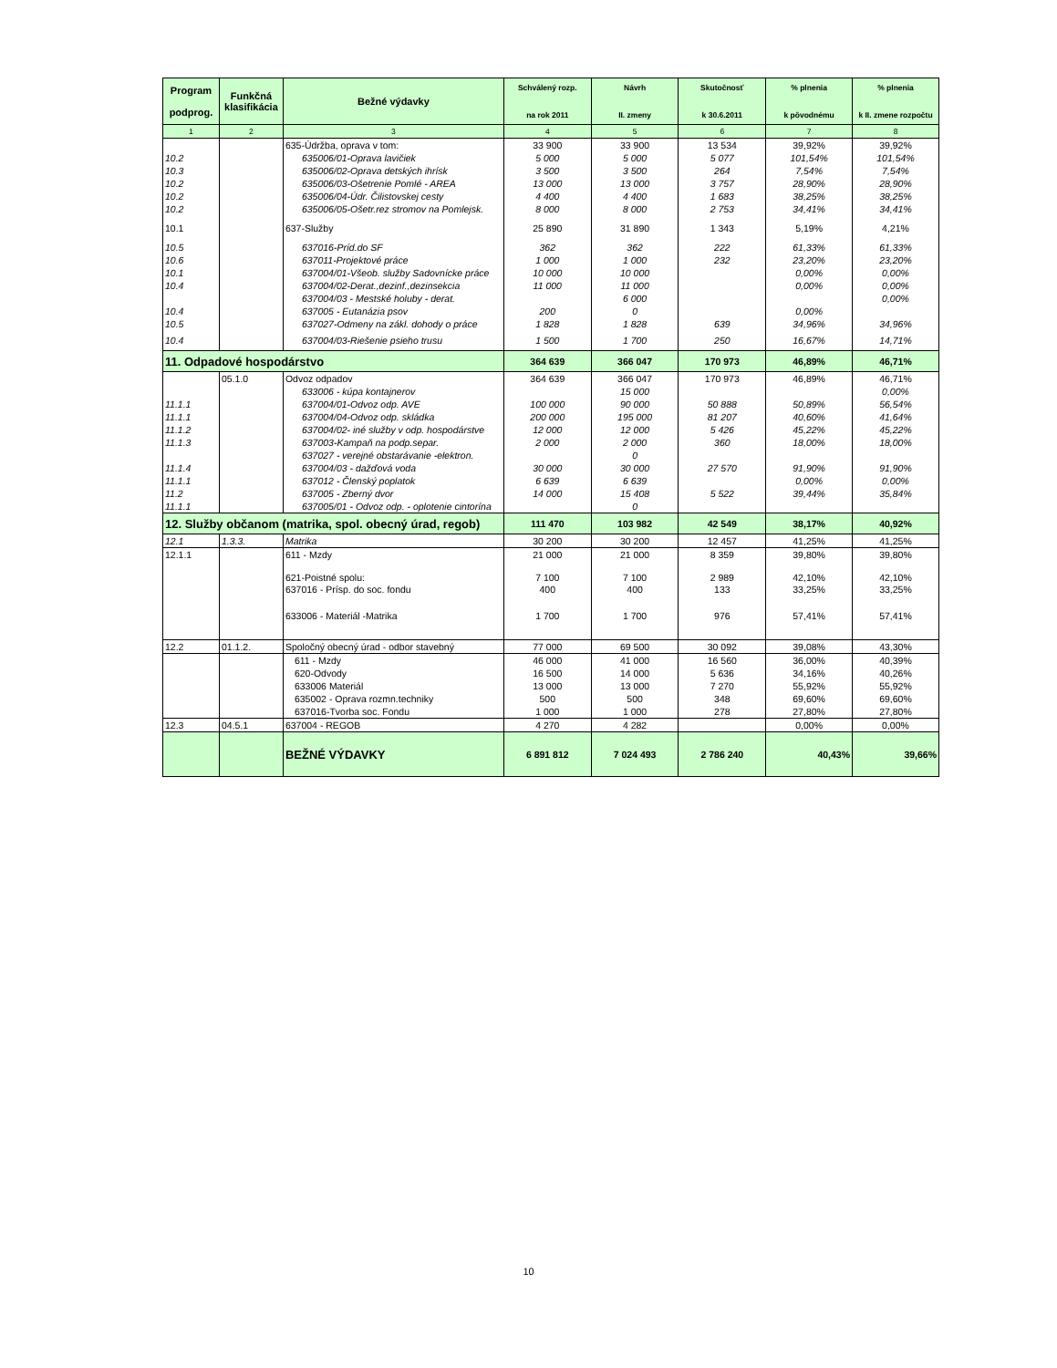| Program podprog. | Funkčná klasifikácia | Bežné výdavky | Schválený rozp. na rok 2011 | Návrh II. zmeny | Skutočnosť k 30.6.2011 | % plnenia k pôvodnému | % plnenia k II. zmene rozpočtu |
| --- | --- | --- | --- | --- | --- | --- | --- |
| 1 | 2 | 3 | 4 | 5 | 6 | 7 | 8 |
| | | 635-Údržba, oprava v tom: | 33 900 | 33 900 | 13 534 | 39,92% | 39,92% |
| 10.2 | | 635006/01-Oprava lavičiek | 5 000 | 5 000 | 5 077 | 101,54% | 101,54% |
| 10.3 | | 635006/02-Oprava detských ihrísk | 3 500 | 3 500 | 264 | 7,54% | 7,54% |
| 10.2 | | 635006/03-Ošetrenie Pomlé - AREA | 13 000 | 13 000 | 3 757 | 28,90% | 28,90% |
| 10.2 | | 635006/04-Údr. Čilistovskej cesty | 4 400 | 4 400 | 1 683 | 38,25% | 38,25% |
| 10.2 | | 635006/05-Ošetr.rez stromov na Pomlejsk. | 8 000 | 8 000 | 2 753 | 34,41% | 34,41% |
| 10.1 | | 637-Služby | 25 890 | 31 890 | 1 343 | 5,19% | 4,21% |
| 10.5 | | 637016-Príd.do SF | 362 | 362 | 222 | 61,33% | 61,33% |
| 10.6 | | 637011-Projektové práce | 1 000 | 1 000 | 232 | 23,20% | 23,20% |
| 10.1 | | 637004/01-Všeob. služby Sadovnícke práce | 10 000 | 10 000 | | 0,00% | 0,00% |
| 10.4 | | 637004/02-Derat.,dezinf.,dezinsekcia | 11 000 | 11 000 | | 0,00% | 0,00% |
| | | 637004/03 - Mestské holuby - derat. | | 6 000 | | | 0,00% |
| 10.4 | | 637005 - Eutanázia psov | 200 | 0 | | 0,00% | |
| 10.5 | | 637027-Odmeny na zákl. dohody o práce | 1 828 | 1 828 | 639 | 34,96% | 34,96% |
| 10.4 | | 637004/03-Riešenie psieho trusu | 1 500 | 1 700 | 250 | 16,67% | 14,71% |
| 11. Odpadové hospodárstvo | | | 364 639 | 366 047 | 170 973 | 46,89% | 46,71% |
| | 05.1.0 | Odvoz odpadov | 364 639 | 366 047 | 170 973 | 46,89% | 46,71% |
| | | 633006 - kúpa kontajnerov | | 15 000 | | | 0,00% |
| 11.1.1 | | 637004/01-Odvoz odp. AVE | 100 000 | 90 000 | 50 888 | 50,89% | 56,54% |
| 11.1.1 | | 637004/04-Odvoz odp. skládka | 200 000 | 195 000 | 81 207 | 40,60% | 41,64% |
| 11.1.2 | | 637004/02- iné služby v odp. hospodárstve | 12 000 | 12 000 | 5 426 | 45,22% | 45,22% |
| 11.1.3 | | 637003-Kampaň na podp.separ. | 2 000 | 2 000 | 360 | 18,00% | 18,00% |
| | | 637027 - verejné obstarávanie -elektron. | | 0 | | | |
| 11.1.4 | | 637004/03 - dažďová voda | 30 000 | 30 000 | 27 570 | 91,90% | 91,90% |
| 11.1.1 | | 637012 - Členský poplatok | 6 639 | 6 639 | | 0,00% | 0,00% |
| 11.2 | | 637005 - Zberný dvor | 14 000 | 15 408 | 5 522 | 39,44% | 35,84% |
| 11.1.1 | | 637005/01 - Odvoz odp. - oplotenie cintorína | | 0 | | | |
| 12. Služby občanom (matrika, spol. obecný úrad, regob) | | | 111 470 | 103 982 | 42 549 | 38,17% | 40,92% |
| 12.1 | 1.3.3. | Matrika | 30 200 | 30 200 | 12 457 | 41,25% | 41,25% |
| 12.1.1 | | 611 - Mzdy | 21 000 | 21 000 | 8 359 | 39,80% | 39,80% |
| | | 621-Poistné spolu: | 7 100 | 7 100 | 2 989 | 42,10% | 42,10% |
| | | 637016 - Prísp. do soc. fondu | 400 | 400 | 133 | 33,25% | 33,25% |
| | | 633006 - Materiál -Matrika | 1 700 | 1 700 | 976 | 57,41% | 57,41% |
| 12.2 | 01.1.2. | Spoločný obecný úrad - odbor stavebný | 77 000 | 69 500 | 30 092 | 39,08% | 43,30% |
| | | 611 - Mzdy | 46 000 | 41 000 | 16 560 | 36,00% | 40,39% |
| | | 620-Odvody | 16 500 | 14 000 | 5 636 | 34,16% | 40,26% |
| | | 633006 Materiál | 13 000 | 13 000 | 7 270 | 55,92% | 55,92% |
| | | 635002 - Oprava rozmn.techniky | 500 | 500 | 348 | 69,60% | 69,60% |
| | | 637016-Tvorba soc. Fondu | 1 000 | 1 000 | 278 | 27,80% | 27,80% |
| 12.3 | 04.5.1 | 637004 - REGOB | 4 270 | 4 282 | | 0,00% | 0,00% |
| | | BEŽNÉ VÝDAVKY | 6 891 812 | 7 024 493 | 2 786 240 | 40,43% | 39,66% |
10